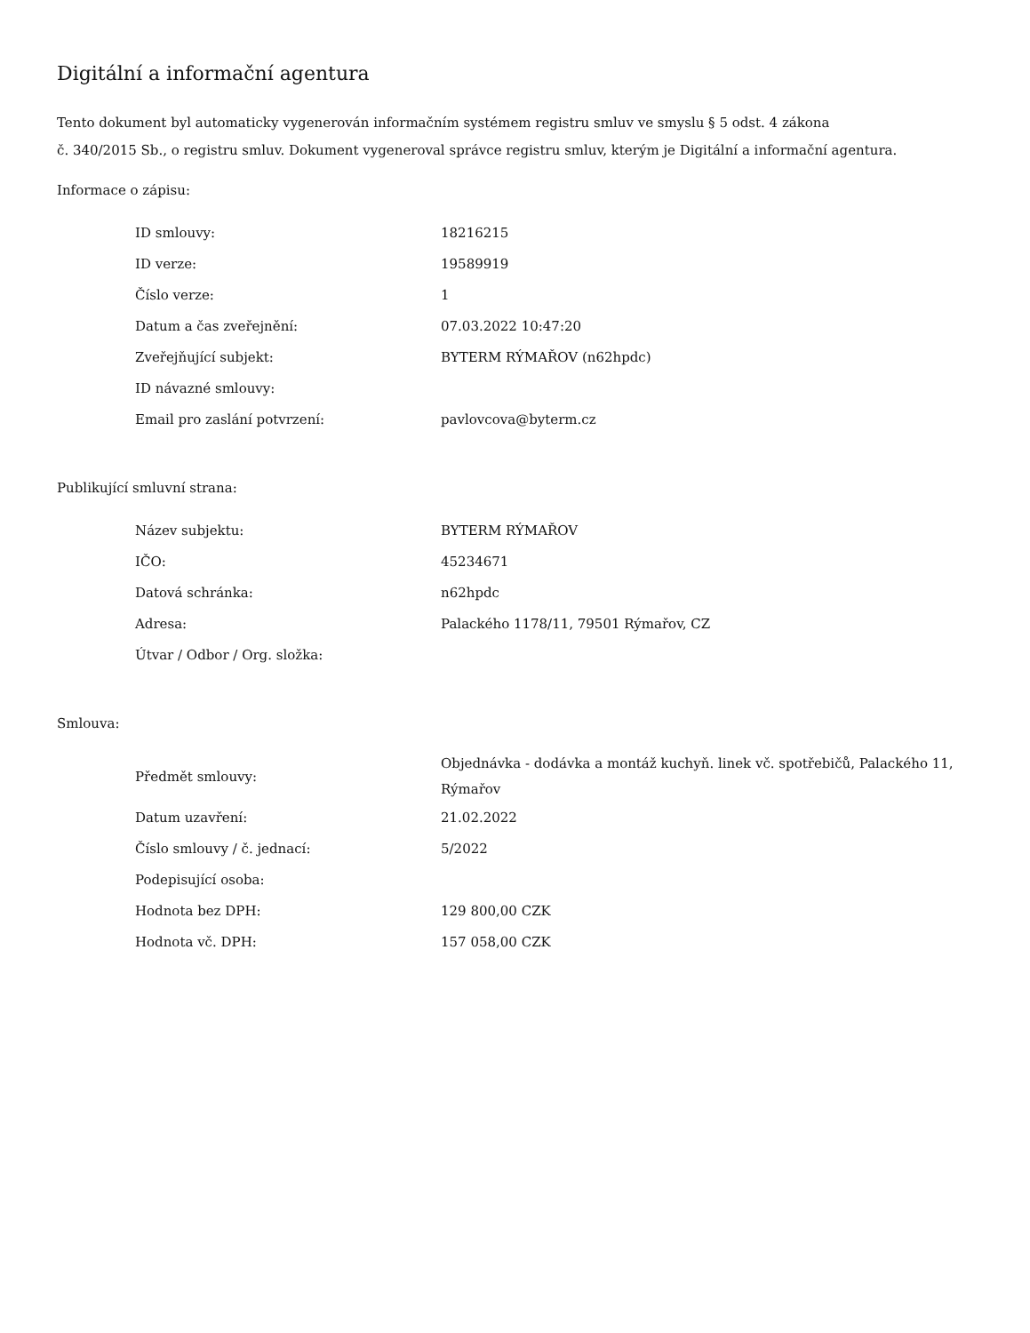Digitální a informační agentura
Tento dokument byl automaticky vygenerován informačním systémem registru smluv ve smyslu § 5 odst. 4 zákona
č. 340/2015 Sb., o registru smluv. Dokument vygeneroval správce registru smluv, kterým je Digitální a informační agentura.
Informace o zápisu:
| ID smlouvy: | 18216215 |
| ID verze: | 19589919 |
| Číslo verze: | 1 |
| Datum a čas zveřejnění: | 07.03.2022 10:47:20 |
| Zveřejňující subjekt: | BYTERM RÝMAŘOV (n62hpdc) |
| ID návazné smlouvy: | |
| Email pro zaslání potvrzení: | pavlovcova@byterm.cz |
Publikující smluvní strana:
| Název subjektu: | BYTERM RÝMAŘOV |
| IČO: | 45234671 |
| Datová schránka: | n62hpdc |
| Adresa: | Palackého 1178/11, 79501 Rýmařov, CZ |
| Útvar / Odbor / Org. složka: | |
Smlouva:
| Předmět smlouvy: | Objednávka - dodávka a montáž kuchyň. linek vč. spotřebičů, Palackého 11, Rýmařov |
| Datum uzavření: | 21.02.2022 |
| Číslo smlouvy / č. jednací: | 5/2022 |
| Podepisující osoba: | |
| Hodnota bez DPH: | 129 800,00 CZK |
| Hodnota vč. DPH: | 157 058,00 CZK |